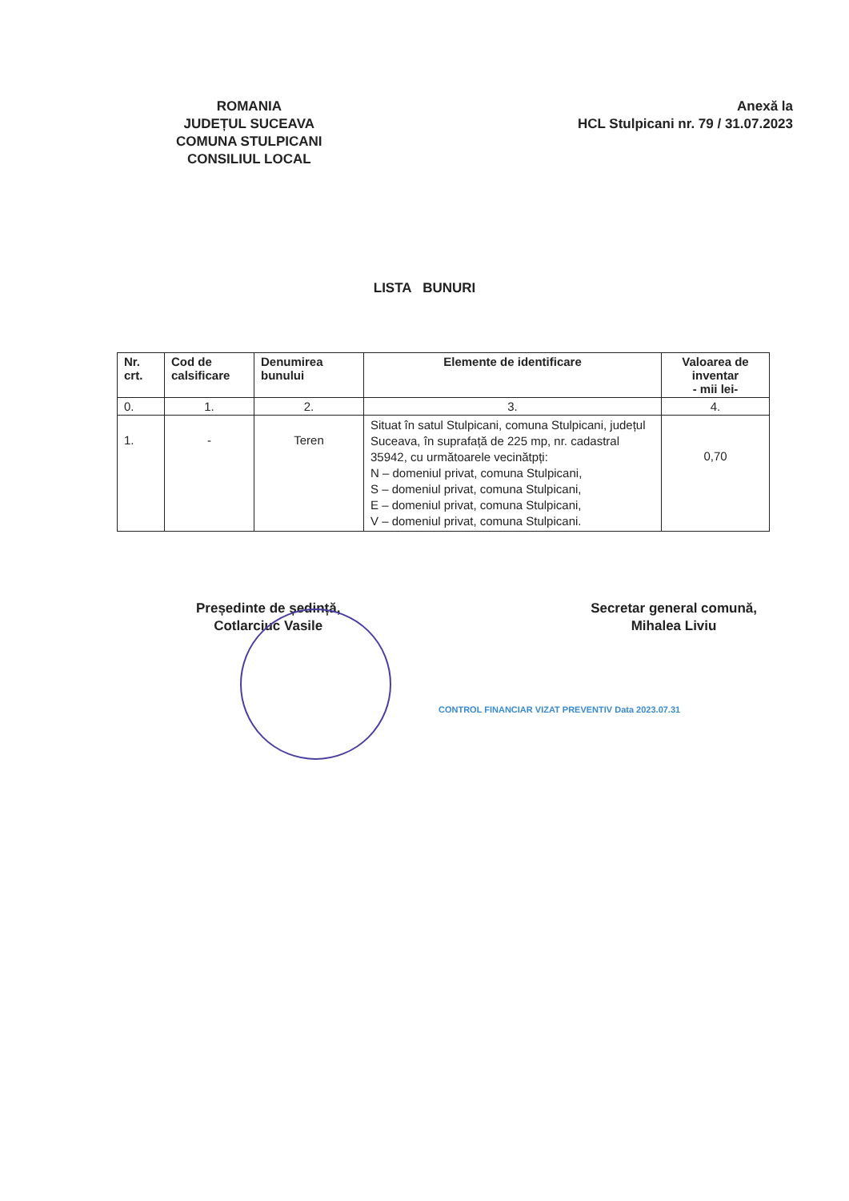ROMANIA
JUDEȚUL SUCEAVA
COMUNA STULPICANI
CONSILIUL LOCAL
Anexă la
HCL Stulpicani nr. 79 / 31.07.2023
LISTA BUNURI
| Nr. crt. | Cod de calsificare | Denumirea bunului | Elemente de identificare | Valoarea de inventar - mii lei- |
| --- | --- | --- | --- | --- |
| 0. | 1. | 2. | 3. | 4. |
| 1. | - | Teren | Situat în satul Stulpicani, comuna Stulpicani, județul Suceava, în suprafață de 225 mp, nr. cadastral 35942, cu următoarele vecinătpți: N – domeniul privat, comuna Stulpicani, S – domeniul privat, comuna Stulpicani, E – domeniul privat, comuna Stulpicani, V – domeniul privat, comuna Stulpicani. | 0,70 |
Președinte de ședință,
Cotlarciuc Vasile
Secretar general comună,
Mihalea Liviu
CONTROL FINANCIAR VIZAT PREVENTIV Data 2023.07.31